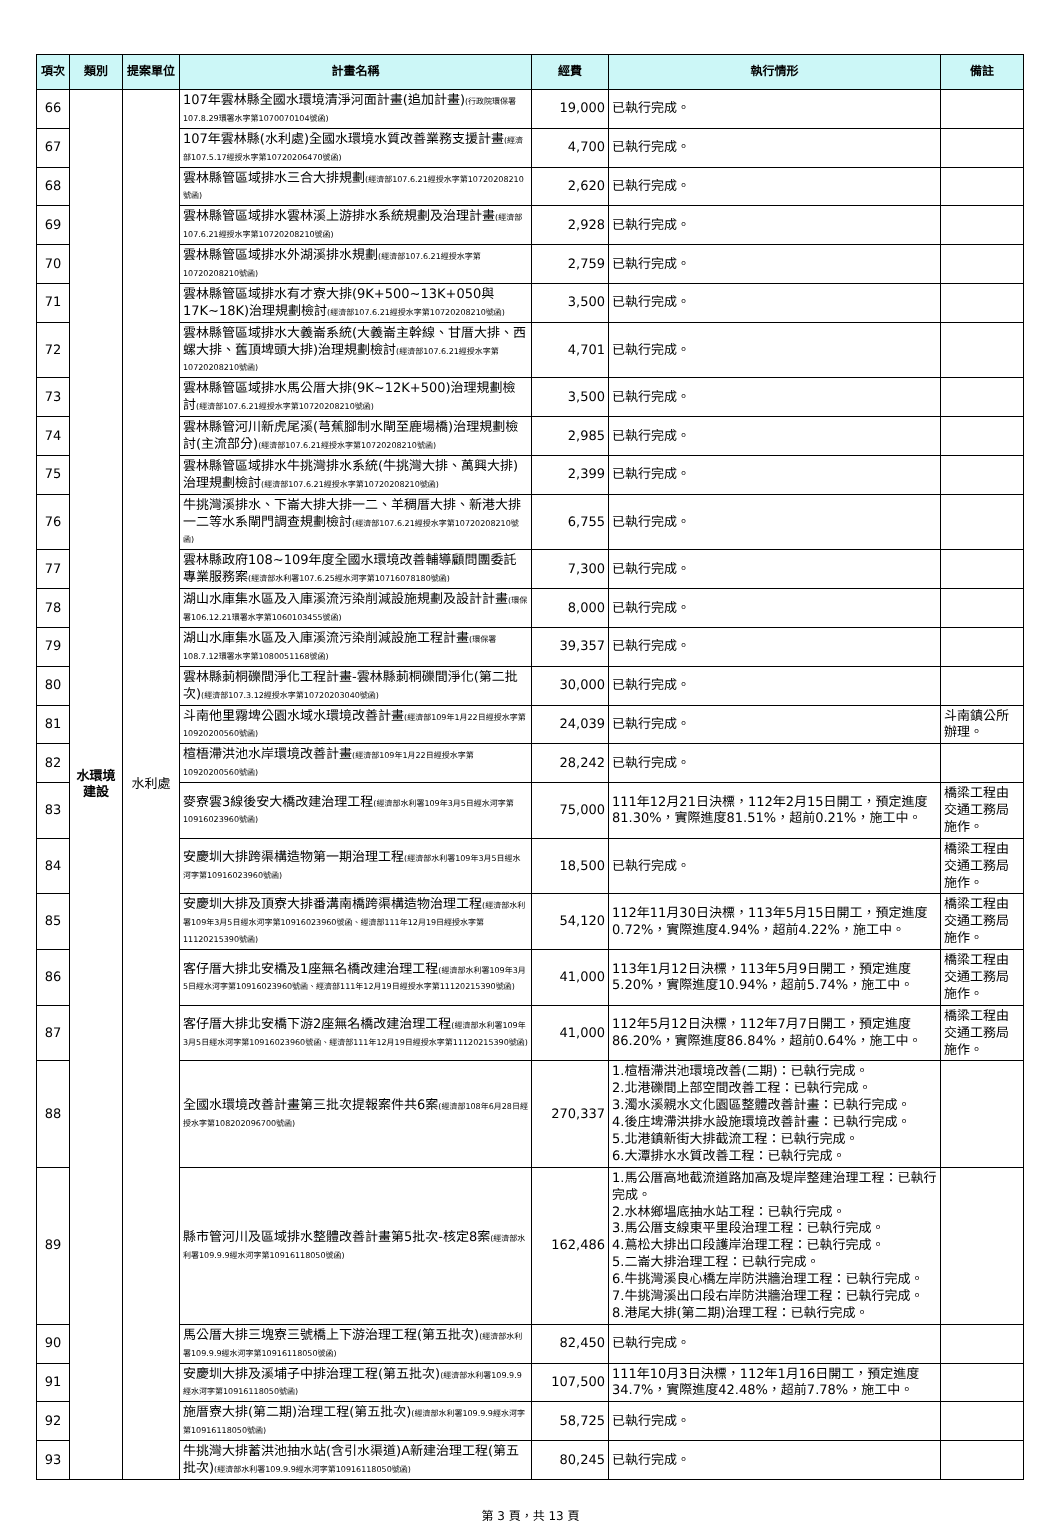| 項次 | 類別 | 提案單位 | 計畫名稱 | 經費 | 執行情形 | 備註 |
| --- | --- | --- | --- | --- | --- | --- |
| 66 | 水環境建設 | 水利處 | 107年雲林縣全國水環境清淨河面計畫(追加計畫) (行政院環保署107.8.29環署水字第1070070104號函) | 19,000 | 已執行完成。 | |
| 67 | | | 107年雲林縣(水利處)全國水環境水質改善業務支援計畫 (經濟部107.5.17經授水字第10720206470號函) | 4,700 | 已執行完成。 | |
| 68 | | | 雲林縣管區域排水三合大排規劃 (經濟部107.6.21經授水字第10720208210號函) | 2,620 | 已執行完成。 | |
| 69 | | | 雲林縣管區域排水雲林溪上游排水系統規劃及治理計畫 (經濟部107.6.21經授水字第10720208210號函) | 2,928 | 已執行完成。 | |
| 70 | | | 雲林縣管區域排水外湖溪排水規劃 (經濟部107.6.21經授水字第10720208210號函) | 2,759 | 已執行完成。 | |
| 71 | | | 雲林縣管區域排水有才寮大排(9K+500~13K+050與17K~18K)治理規劃檢討 (經濟部107.6.21經授水字第10720208210號函) | 3,500 | 已執行完成。 | |
| 72 | | | 雲林縣管區域排水大義崙系統(大義崙主幹線、甘厝大排、西螺大排、舊頂埤頭大排)治理規劃檢討 (經濟部107.6.21經授水字第10720208210號函) | 4,701 | 已執行完成。 | |
| 73 | | | 雲林縣管區域排水馬公厝大排(9K~12K+500)治理規劃檢討 (經濟部107.6.21經授水字第10720208210號函) | 3,500 | 已執行完成。 | |
| 74 | | | 雲林縣管河川新虎尾溪(芎蕉腳制水閘至鹿場橋)治理規劃檢討(主流部分) (經濟部107.6.21經授水字第10720208210號函) | 2,985 | 已執行完成。 | |
| 75 | | | 雲林縣管區域排水牛挑灣排水系統(牛挑灣大排、萬興大排)治理規劃檢討 (經濟部107.6.21經授水字第10720208210號函) | 2,399 | 已執行完成。 | |
| 76 | | | 牛挑灣溪排水、下崙大排大排一二、羊稠厝大排、新港大排一二等水系閘門調查規劃檢討 (經濟部107.6.21經授水字第10720208210號函) | 6,755 | 已執行完成。 | |
| 77 | | | 雲林縣政府108~109年度全國水環境改善輔導顧問團委託專業服務案 (經濟部水利署107.6.25經水河字第10716078180號函) | 7,300 | 已執行完成。 | |
| 78 | | | 湖山水庫集水區及入庫溪流污染削減設施規劃及設計計畫 (環保署106.12.21環署水字第1060103455號函) | 8,000 | 已執行完成。 | |
| 79 | | | 湖山水庫集水區及入庫溪流污染削減設施工程計畫 (環保署108.7.12環署水字第1080051168號函) | 39,357 | 已執行完成。 | |
| 80 | | | 雲林縣莿桐礫間淨化工程計畫-雲林縣莿桐礫間淨化(第二批次) (經濟部107.3.12經授水字第10720203040號函) | 30,000 | 已執行完成。 | |
| 81 | | | 斗南他里霧埤公園水域水環境改善計畫 (經濟部109年1月22日經授水字第10920200560號函) | 24,039 | 已執行完成。 | 斗南鎮公所辦理。 |
| 82 | | | 楦梧滯洪池水岸環境改善計畫 (經濟部109年1月22日經授水字第10920200560號函) | 28,242 | 已執行完成。 | |
| 83 | | | 麥寮雲3線後安大橋改建治理工程 (經濟部水利署109年3月5日經水河字第10916023960號函) | 75,000 | 111年12月21日決標，112年2月15日開工，預定進度81.30%，實際進度81.51%，超前0.21%，施工中。 | 橋梁工程由交通工務局施作。 |
| 84 | | | 安慶圳大排跨渠構造物第一期治理工程 (經濟部水利署109年3月5日經水河字第10916023960號函) | 18,500 | 已執行完成。 | 橋梁工程由交通工務局施作。 |
| 85 | | | 安慶圳大排及頂寮大排番溝南橋跨渠構造物治理工程 (經濟部水利署109年3月5日經水河字第10916023960號函、經濟部111年12月19日經授水字第11120215390號函) | 54,120 | 112年11月30日決標，113年5月15日開工，預定進度0.72%，實際進度4.94%，超前4.22%，施工中。 | 橋梁工程由交通工務局施作。 |
| 86 | | | 客仔厝大排北安橋及1座無名橋改建治理工程 (經濟部水利署109年3月5日經水河字第10916023960號函、經濟部111年12月19日經授水字第11120215390號函) | 41,000 | 113年1月12日決標，113年5月9日開工，預定進度5.20%，實際進度10.94%，超前5.74%，施工中。 | 橋梁工程由交通工務局施作。 |
| 87 | | | 客仔厝大排北安橋下游2座無名橋改建治理工程 (經濟部水利署109年3月5日經水河字第10916023960號函、經濟部111年12月19日經授水字第11120215390號函) | 41,000 | 112年5月12日決標，112年7月7日開工，預定進度86.20%，實際進度86.84%，超前0.64%，施工中。 | 橋梁工程由交通工務局施作。 |
| 88 | | | 全國水環境改善計畫第三批次提報案件共6案 (經濟部108年6月28日經授水字第108202096700號函) | 270,337 | 1.楦梧滯洪池環境改善(二期)：已執行完成。 2.北港礫間上部空間改善工程：已執行完成。 3.濁水溪親水文化園區整體改善計畫：已執行完成。 4.後庄埤滯洪排水設施環境改善計畫：已執行完成。 5.北港鎮新街大排截流工程：已執行完成。 6.大潭排水水質改善工程：已執行完成。 | |
| 89 | | | 縣市管河川及區域排水整體改善計畫第5批次-核定8案 (經濟部水利署109.9.9經水河字第10916118050號函) | 162,486 | 1.馬公厝高地截流道路加高及堤岸整建治理工程：已執行完成。 2.水林鄉塭底抽水站工程：已執行完成。 3.馬公厝支線東平里段治理工程：已執行完成。 4.蔦松大排出口段護岸治理工程：已執行完成。 5.二崙大排治理工程：已執行完成。 6.牛挑灣溪良心橋左岸防洪牆治理工程：已執行完成。 7.牛挑灣溪出口段右岸防洪牆治理工程：已執行完成。 8.港尾大排(第二期)治理工程：已執行完成。 | |
| 90 | | | 馬公厝大排三塊寮三號橋上下游治理工程(第五批次) (經濟部水利署109.9.9經水河字第10916118050號函) | 82,450 | 已執行完成。 | |
| 91 | | | 安慶圳大排及溪埔子中排治理工程(第五批次) (經濟部水利署109.9.9經水河字第10916118050號函) | 107,500 | 111年10月3日決標，112年1月16日開工，預定進度34.7%，實際進度42.48%，超前7.78%，施工中。 | |
| 92 | | | 施厝寮大排(第二期)治理工程(第五批次) (經濟部水利署109.9.9經水河字第10916118050號函) | 58,725 | 已執行完成。 | |
| 93 | | | 牛挑灣大排蓄洪池抽水站(含引水渠道)A新建治理工程(第五批次) (經濟部水利署109.9.9經水河字第10916118050號函) | 80,245 | 已執行完成。 | |
第 3 頁，共 13 頁